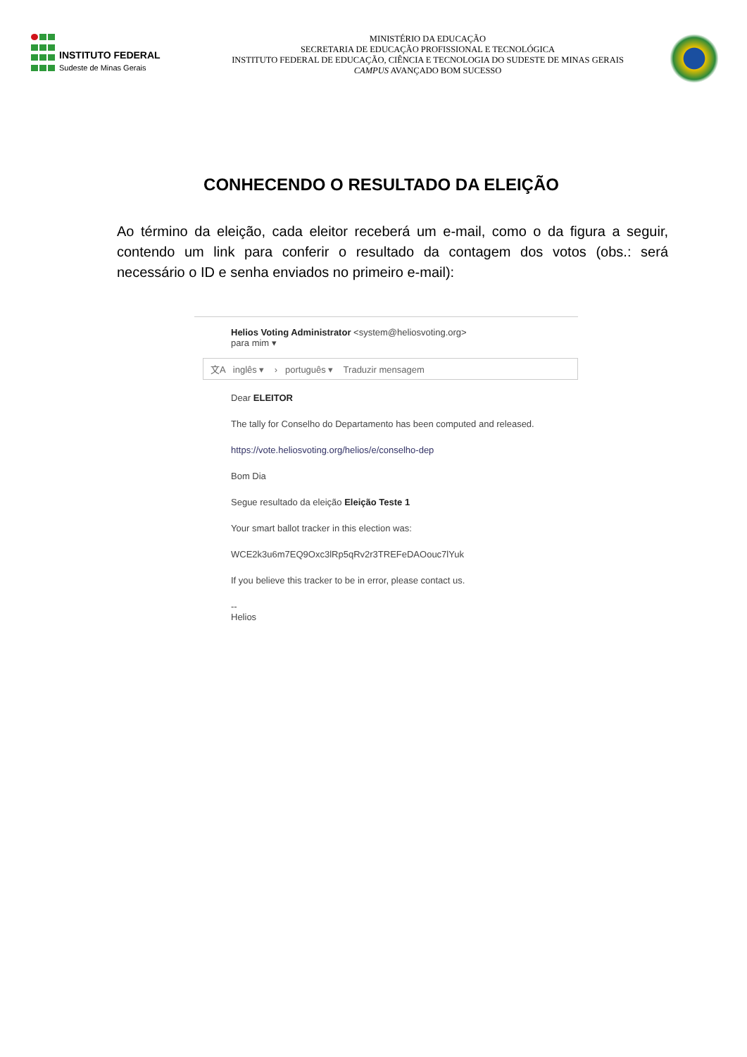INSTITUTO FEDERAL
Sudeste de Minas Gerais
MINISTÉRIO DA EDUCAÇÃO
SECRETARIA DE EDUCAÇÃO PROFISSIONAL E TECNOLÓGICA
INSTITUTO FEDERAL DE EDUCAÇÃO, CIÊNCIA E TECNOLOGIA DO SUDESTE DE MINAS GERAIS
CAMPUS AVANÇADO BOM SUCESSO
CONHECENDO O RESULTADO DA ELEIÇÃO
Ao término da eleição, cada eleitor receberá um e-mail, como o da figura a seguir, contendo um link para conferir o resultado da contagem dos votos (obs.: será necessário o ID e senha enviados no primeiro e-mail):
Helios Voting Administrator <system@heliosvoting.org>
para mim ▾
文A inglês ▾ › português ▾ Traduzir mensagem
Dear ELEITOR
The tally for Conselho do Departamento has been computed and released.
https://vote.heliosvoting.org/helios/e/conselho-dep
Bom Dia
Segue resultado da eleição Eleição Teste 1
Your smart ballot tracker in this election was:
WCE2k3u6m7EQ9Oxc3lRp5qRv2r3TREFeDAOouc7lYuk
If you believe this tracker to be in error, please contact us.
--
Helios